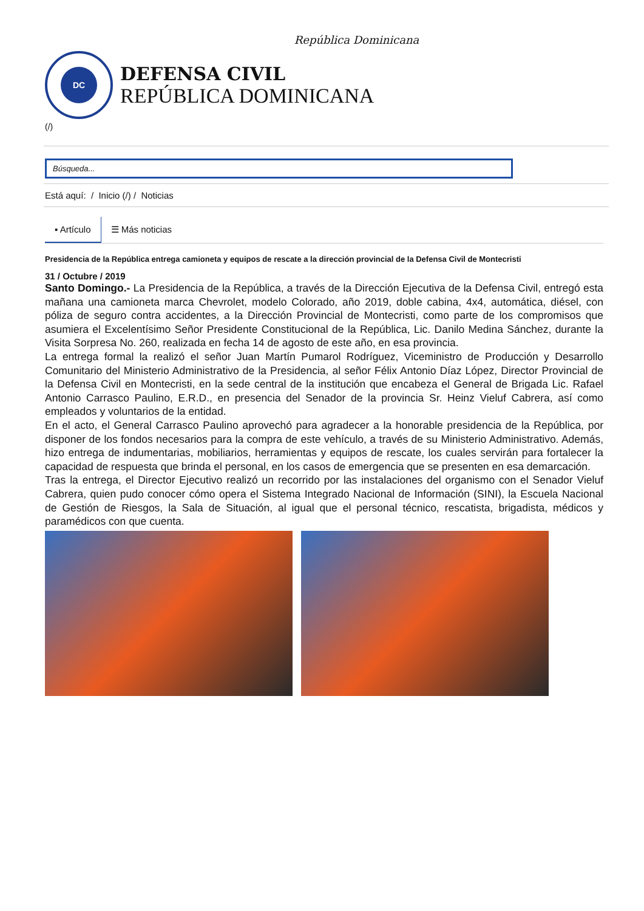República Dominicana
DC
DEFENSA CIVIL
REPÚBLICA DOMINICANA
(/)
Búsqueda...
Está aquí: / Inicio (/) / Noticias
▪ Artículo ☰ Más noticias
Presidencia de la República entrega camioneta y equipos de rescate a la dirección provincial de la Defensa Civil de Montecristi
31 / Octubre / 2019
Santo Domingo.- La Presidencia de la República, a través de la Dirección Ejecutiva de la Defensa Civil, entregó esta mañana una camioneta marca Chevrolet, modelo Colorado, año 2019, doble cabina, 4x4, automática, diésel, con póliza de seguro contra accidentes, a la Dirección Provincial de Montecristi, como parte de los compromisos que asumiera el Excelentísimo Señor Presidente Constitucional de la República, Lic. Danilo Medina Sánchez, durante la Visita Sorpresa No. 260, realizada en fecha 14 de agosto de este año, en esa provincia.
La entrega formal la realizó el señor Juan Martín Pumarol Rodríguez, Viceministro de Producción y Desarrollo Comunitario del Ministerio Administrativo de la Presidencia, al señor Félix Antonio Díaz López, Director Provincial de la Defensa Civil en Montecristi, en la sede central de la institución que encabeza el General de Brigada Lic. Rafael Antonio Carrasco Paulino, E.R.D., en presencia del Senador de la provincia Sr. Heinz Vieluf Cabrera, así como empleados y voluntarios de la entidad.
En el acto, el General Carrasco Paulino aprovechó para agradecer a la honorable presidencia de la República, por disponer de los fondos necesarios para la compra de este vehículo, a través de su Ministerio Administrativo. Además, hizo entrega de indumentarias, mobiliarios, herramientas y equipos de rescate, los cuales servirán para fortalecer la capacidad de respuesta que brinda el personal, en los casos de emergencia que se presenten en esa demarcación.
Tras la entrega, el Director Ejecutivo realizó un recorrido por las instalaciones del organismo con el Senador Vieluf Cabrera, quien pudo conocer cómo opera el Sistema Integrado Nacional de Información (SINI), la Escuela Nacional de Gestión de Riesgos, la Sala de Situación, al igual que el personal técnico, rescatista, brigadista, médicos y paramédicos con que cuenta.